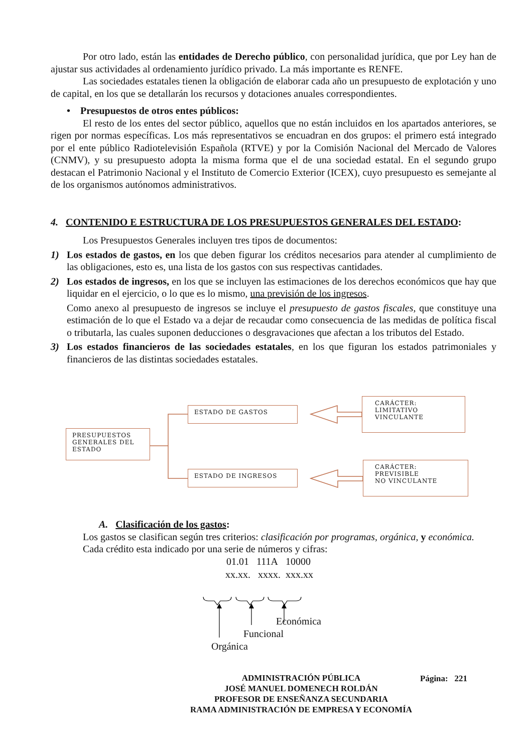Por otro lado, están las entidades de Derecho público, con personalidad jurídica, que por Ley han de ajustar sus actividades al ordenamiento jurídico privado. La más importante es RENFE.
Las sociedades estatales tienen la obligación de elaborar cada año un presupuesto de explotación y uno de capital, en los que se detallarán los recursos y dotaciones anuales correspondientes.
• Presupuestos de otros entes públicos:
El resto de los entes del sector público, aquellos que no están incluidos en los apartados anteriores, se rigen por normas específicas. Los más representativos se encuadran en dos grupos: el primero está integrado por el ente público Radiotelevisión Española (RTVE) y por la Comisión Nacional del Mercado de Valores (CNMV), y su presupuesto adopta la misma forma que el de una sociedad estatal. En el segundo grupo destacan el Patrimonio Nacional y el Instituto de Comercio Exterior (ICEX), cuyo presupuesto es semejante al de los organismos autónomos administrativos.
4. CONTENIDO E ESTRUCTURA DE LOS PRESUPUESTOS GENERALES DEL ESTADO:
Los Presupuestos Generales incluyen tres tipos de documentos:
1) Los estados de gastos, en los que deben figurar los créditos necesarios para atender al cumplimiento de las obligaciones, esto es, una lista de los gastos con sus respectivas cantidades.
2) Los estados de ingresos, en los que se incluyen las estimaciones de los derechos económicos que hay que liquidar en el ejercicio, o lo que es lo mismo, una previsión de los ingresos.
Como anexo al presupuesto de ingresos se incluye el presupuesto de gastos fiscales, que constituye una estimación de lo que el Estado va a dejar de recaudar como consecuencia de las medidas de política fiscal o tributarla, las cuales suponen deducciones o desgravaciones que afectan a los tributos del Estado.
3) Los estados financieros de las sociedades estatales, en los que figuran los estados patrimoniales y financieros de las distintas sociedades estatales.
PRESUPUESTOS GENERALES DEL ESTADO
ESTADO DE GASTOS
ESTADO DE INGRESOS
CARÁCTER:
LIMITATIVO
VINCULANTE
CARÁCTER:
PREVISIBLE
NO VINCULANTE
A. Clasificación de los gastos:
Los gastos se clasifican según tres criterios: clasificación por programas, orgánica, y económica.
Cada crédito esta indicado por una serie de números y cifras:
01.01 111A 10000
xx.xx. xxxx. xxx.xx
Económica
Funcional
Orgánica
ADMINISTRACIÓN PÚBLICA
JOSÉ MANUEL DOMENECH ROLDÁN
PROFESOR DE ENSEÑANZA SECUNDARIA
RAMA ADMINISTRACIÓN DE EMPRESA Y ECONOMÍA
Página: 221